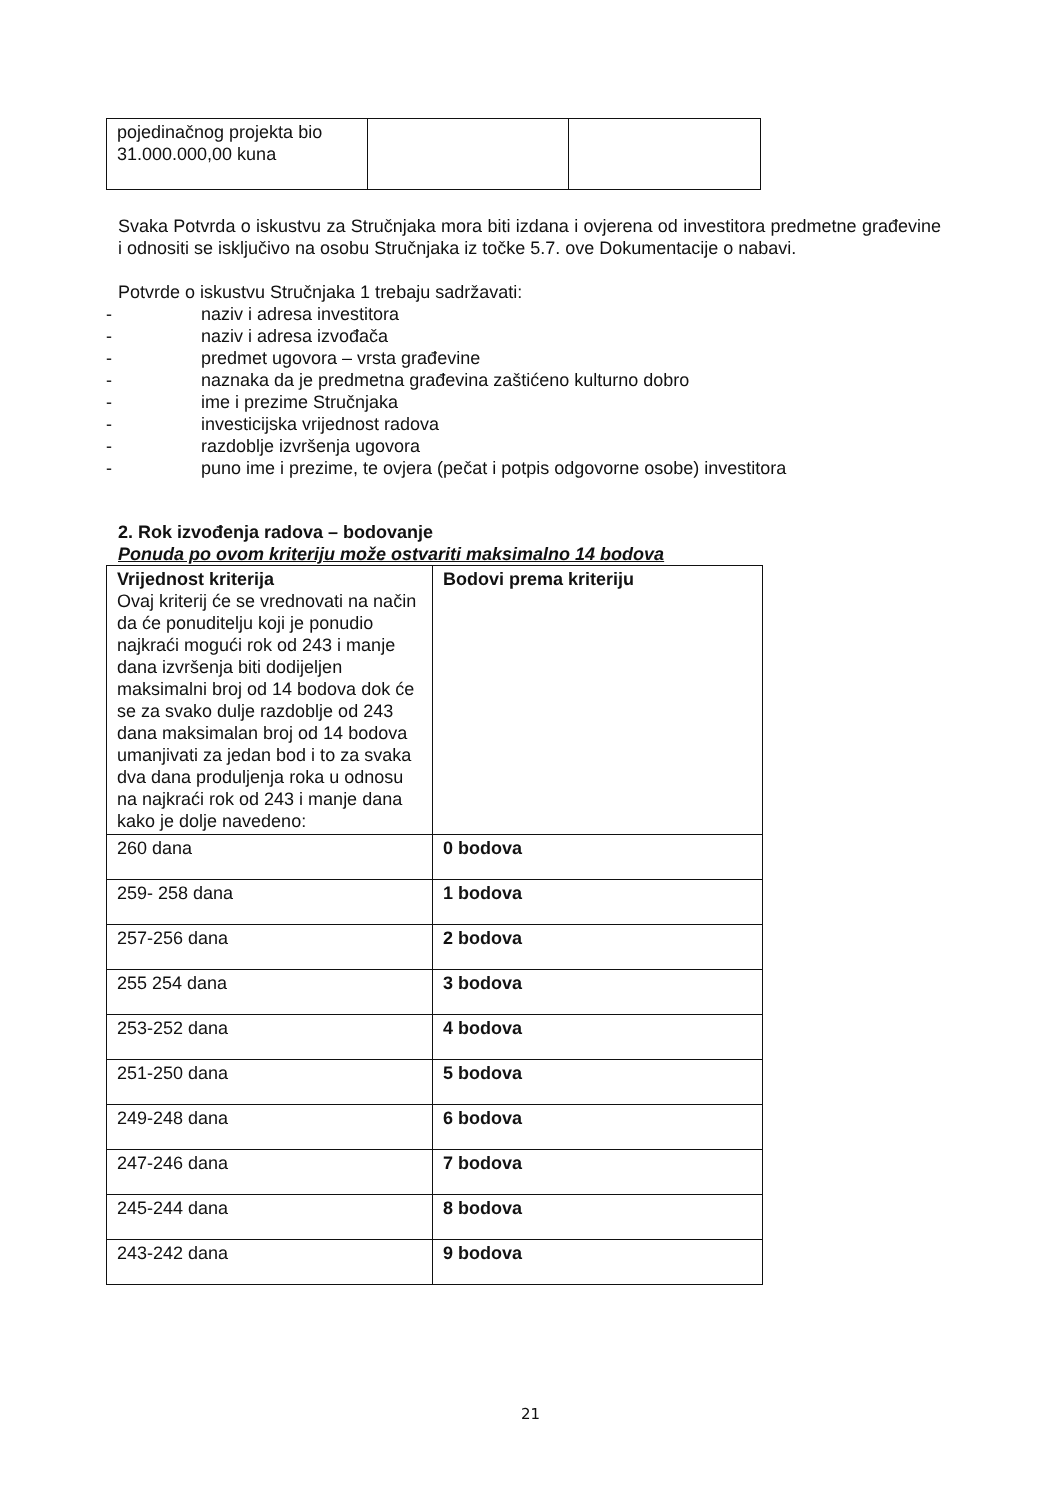| pojedinačnog projekta bio 31.000.000,00 kuna | | |
Svaka Potvrda o iskustvu za Stručnjaka mora biti izdana i ovjerena od investitora predmetne građevine i odnositi se isključivo na osobu Stručnjaka iz točke 5.7. ove Dokumentacije o nabavi.
Potvrde o iskustvu Stručnjaka 1 trebaju sadržavati:
- naziv i adresa investitora
- naziv i adresa izvođača
- predmet ugovora – vrsta građevine
- naznaka da je predmetna građevina zaštićeno kulturno dobro
- ime i prezime Stručnjaka
- investicijska vrijednost radova
- razdoblje izvršenja ugovora
- puno ime i prezime, te ovjera (pečat i potpis odgovorne osobe) investitora
2. Rok izvođenja radova – bodovanje
Ponuda po ovom kriteriju može ostvariti maksimalno 14 bodova
| Vrijednost kriterija Ovaj kriterij će se vrednovati na način da će ponuditelju koji je ponudio najkraći mogući rok od 243 i manje dana izvršenja biti dodijeljen maksimalni broj od 14 bodova dok će se za svako dulje razdoblje od 243 dana maksimalan broj od 14 bodova umanjivati za jedan bod i to za svaka dva dana produljenja roka u odnosu na najkraći rok od 243 i manje dana kako je dolje navedeno: | Bodovi prema kriteriju |
| 260 dana | 0 bodova |
| 259- 258 dana | 1 bodova |
| 257-256 dana | 2 bodova |
| 255 254 dana | 3 bodova |
| 253-252 dana | 4 bodova |
| 251-250 dana | 5 bodova |
| 249-248 dana | 6 bodova |
| 247-246 dana | 7 bodova |
| 245-244 dana | 8 bodova |
| 243-242 dana | 9 bodova |
21